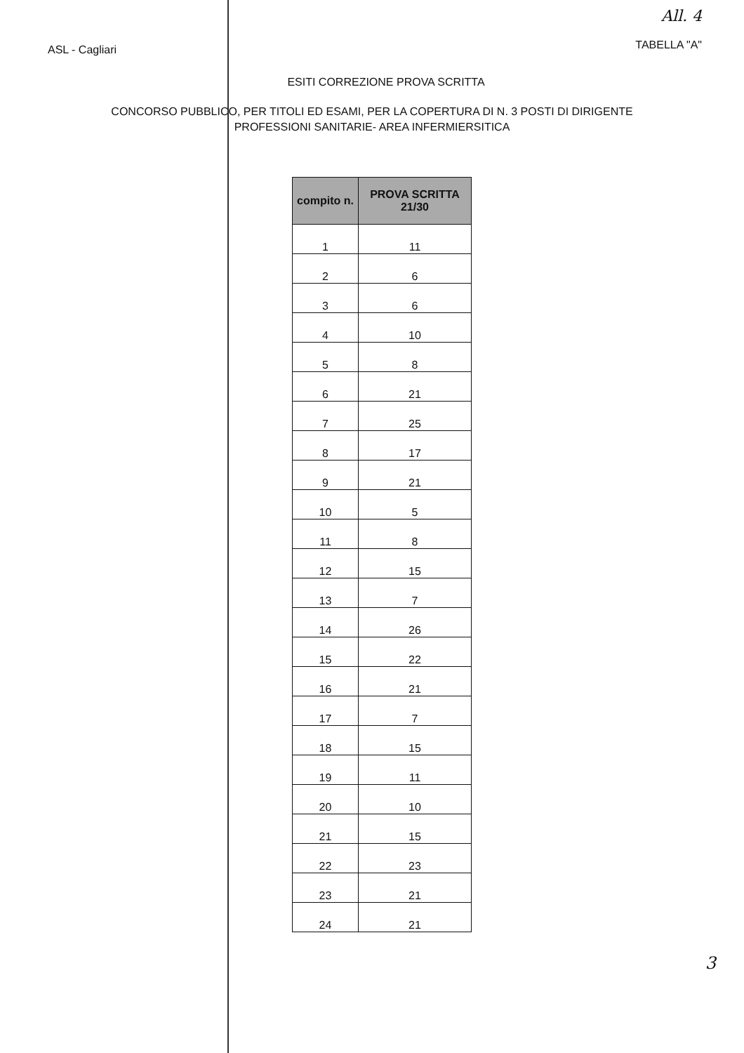ASL - Cagliari
All. 4
TABELLA "A"
ESITI CORREZIONE PROVA SCRITTA
CONCORSO PUBBLICO, PER TITOLI ED ESAMI, PER LA COPERTURA DI N. 3 POSTI DI DIRIGENTE
PROFESSIONI SANITARIE- AREA INFERMIERSITICA
| compito n. | PROVA SCRITTA 21/30 |
| --- | --- |
| 1 | 11 |
| 2 | 6 |
| 3 | 6 |
| 4 | 10 |
| 5 | 8 |
| 6 | 21 |
| 7 | 25 |
| 8 | 17 |
| 9 | 21 |
| 10 | 5 |
| 11 | 8 |
| 12 | 15 |
| 13 | 7 |
| 14 | 26 |
| 15 | 22 |
| 16 | 21 |
| 17 | 7 |
| 18 | 15 |
| 19 | 11 |
| 20 | 10 |
| 21 | 15 |
| 22 | 23 |
| 23 | 21 |
| 24 | 21 |
3